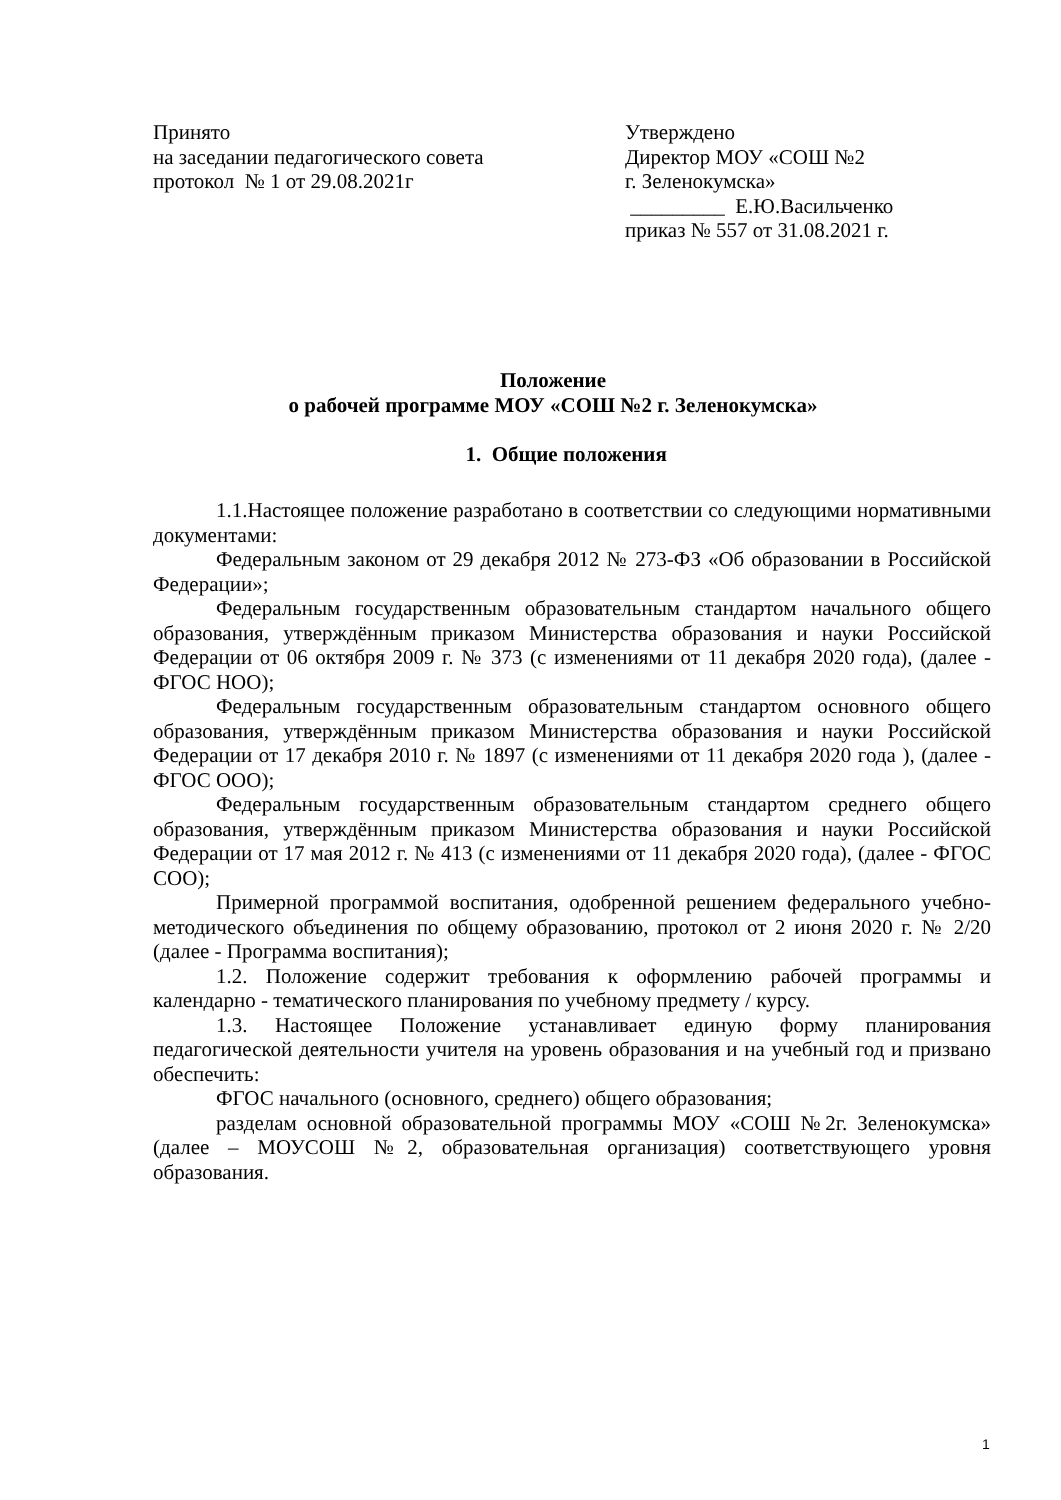Принято
на заседании педагогического совета
протокол № 1 от 29.08.2021г
Утверждено
Директор МОУ «СОШ №2
г. Зеленокумска»
_________ Е.Ю.Васильченко
приказ № 557 от 31.08.2021 г.
Положение
о рабочей программе МОУ «СОШ №2 г. Зеленокумска»
1. Общие положения
1.1.Настоящее положение разработано в соответствии со следующими нормативными документами:
Федеральным законом от 29 декабря 2012 № 273-ФЗ «Об образовании в Российской Федерации»;
Федеральным государственным образовательным стандартом начального общего образования, утверждённым приказом Министерства образования и науки Российской Федерации от 06 октября 2009 г. № 373 (с изменениями от 11 декабря 2020 года), (далее - ФГОС НОО);
Федеральным государственным образовательным стандартом основного общего образования, утверждённым приказом Министерства образования и науки Российской Федерации от 17 декабря 2010 г. № 1897 (с изменениями от 11 декабря 2020 года ), (далее - ФГОС ООО);
Федеральным государственным образовательным стандартом среднего общего образования, утверждённым приказом Министерства образования и науки Российской Федерации от 17 мая 2012 г. № 413 (с изменениями от 11 декабря 2020 года), (далее - ФГОС СОО);
Примерной программой воспитания, одобренной решением федерального учебно-методического объединения по общему образованию, протокол от 2 июня 2020 г. № 2/20 (далее - Программа воспитания);
1.2. Положение содержит требования к оформлению рабочей программы и календарно - тематического планирования по учебному предмету / курсу.
1.3. Настоящее Положение устанавливает единую форму планирования педагогической деятельности учителя на уровень образования и на учебный год и призвано обеспечить:
ФГОС начального (основного, среднего) общего образования;
разделам основной образовательной программы МОУ «СОШ №2г. Зеленокумска» (далее – МОУСОШ №2, образовательная организация) соответствующего уровня образования.
1